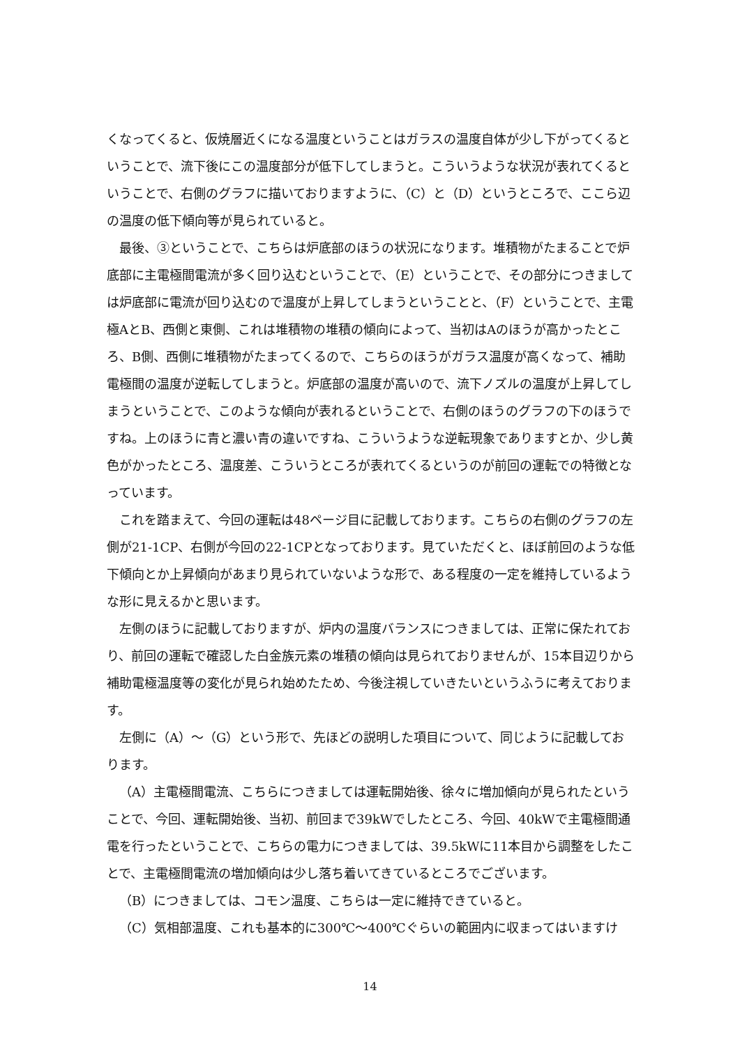くなってくると、仮焼層近くになる温度ということはガラスの温度自体が少し下がってくるということで、流下後にこの温度部分が低下してしまうと。こういうような状況が表れてくるということで、右側のグラフに描いておりますように、（C）と（D）というところで、ここら辺の温度の低下傾向等が見られていると。
最後、③ということで、こちらは炉底部のほうの状況になります。堆積物がたまることで炉底部に主電極間電流が多く回り込むということで、（E）ということで、その部分につきましては炉底部に電流が回り込むので温度が上昇してしまうということと、（F）ということで、主電極AとB、西側と東側、これは堆積物の堆積の傾向によって、当初はAのほうが高かったところ、B側、西側に堆積物がたまってくるので、こちらのほうがガラス温度が高くなって、補助電極間の温度が逆転してしまうと。炉底部の温度が高いので、流下ノズルの温度が上昇してしまうということで、このような傾向が表れるということで、右側のほうのグラフの下のほうですね。上のほうに青と濃い青の違いですね、こういうような逆転現象でありますとか、少し黄色がかったところ、温度差、こういうところが表れてくるというのが前回の運転での特徴となっています。
これを踏まえて、今回の運転は48ページ目に記載しております。こちらの右側のグラフの左側が21-1CP、右側が今回の22-1CPとなっております。見ていただくと、ほぼ前回のような低下傾向とか上昇傾向があまり見られていないような形で、ある程度の一定を維持しているような形に見えるかと思います。
左側のほうに記載しておりますが、炉内の温度バランスにつきましては、正常に保たれており、前回の運転で確認した白金族元素の堆積の傾向は見られておりませんが、15本目辺りから補助電極温度等の変化が見られ始めたため、今後注視していきたいというふうに考えております。
左側に（A）～（G）という形で、先ほどの説明した項目について、同じように記載しております。
（A）主電極間電流、こちらにつきましては運転開始後、徐々に増加傾向が見られたということで、今回、運転開始後、当初、前回まで39kWでしたところ、今回、40kWで主電極間通電を行ったということで、こちらの電力につきましては、39.5kWに11本目から調整をしたことで、主電極間電流の増加傾向は少し落ち着いてきているところでございます。
（B）につきましては、コモン温度、こちらは一定に維持できていると。
（C）気相部温度、これも基本的に300℃～400℃ぐらいの範囲内に収まってはいますけ
14